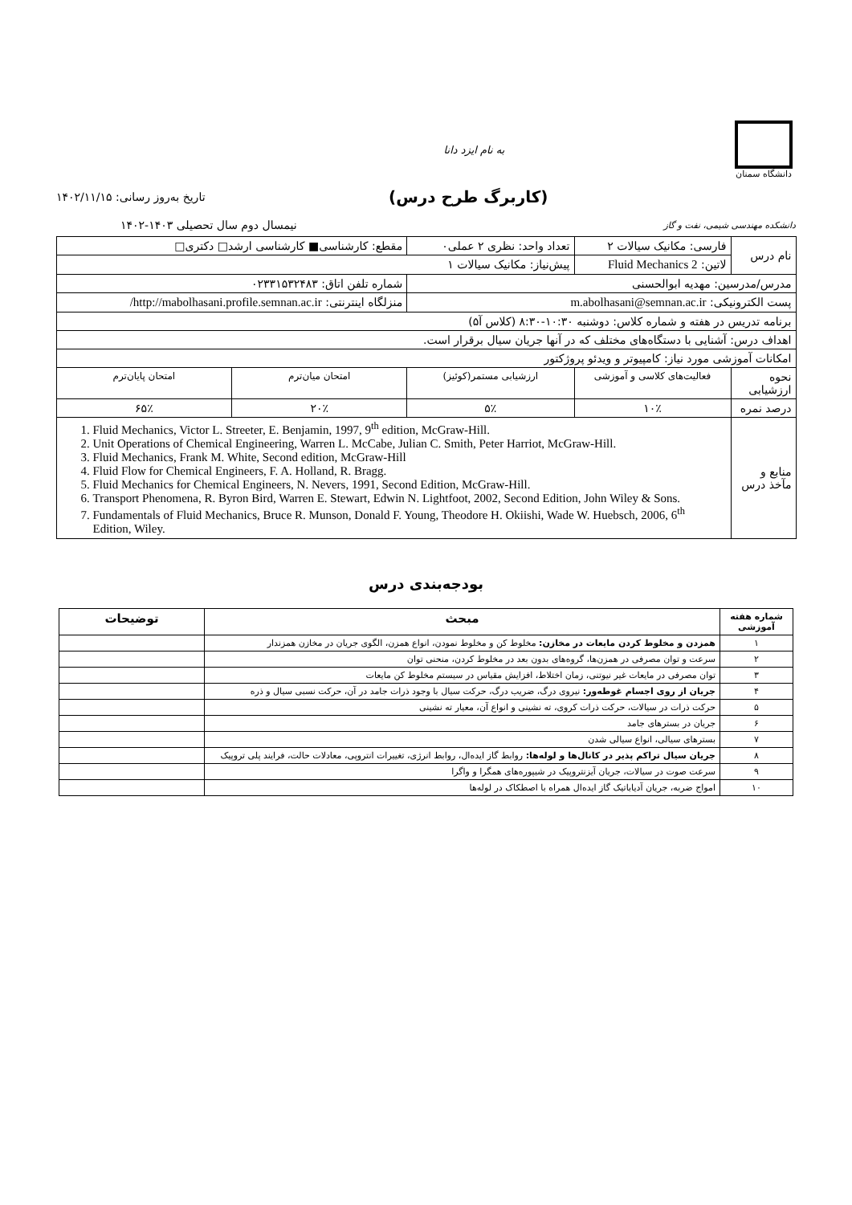دانشگاه سمنان
به نام ایزد دانا
(کاربرگ طرح درس)
تاریخ به‌روز رسانی: ۱۴۰۲/۱۱/۱۵
دانشکده مهندسی شیمی، نفت و گاز
نیمسال دوم سال تحصیلی ۱۴۰۳-۱۴۰۲
| نام درس | فارسی: مکانیک سیالات ۲ | تعداد واحد: نظری ۲ عملی۰ | مقطع: کارشناسی■ کارشناسی ارشد□ دکتری□ | |
| | لاتین: Fluid Mechanics 2 | پیش‌نیاز: مکانیک سیالات ۱ | | |
| مدرس/مدرسین: مهدیه ابوالحسنی | | | شماره تلفن اتاق: ۰۲۳۳۱۵۳۲۴۸۳ | |
| پست الکترونیکی: m.abolhasani@semnan.ac.ir | | | منزلگاه اینترنتی: http://mabolhasani.profile.semnan.ac.ir/ | |
| برنامه تدریس در هفته و شماره کلاس: دوشنبه ۱۰:۳۰-۸:۳۰ (کلاس آ۵) | | | | |
| اهداف درس: آشنایی با دستگاه‌های مختلف که در آنها جریان سیال برقرار است. | | | | |
| امکانات آموزشی مورد نیاز: کامپیوتر و ویدئو پروژکتور | | | | |
| نحوه ارزشیابی | فعالیت‌های کلاسی و آموزشی | ارزشیابی مستمر(کوئیز) | امتحان میان‌ترم | امتحان پایان‌ترم |
| درصد نمره | ۱۰٪ | ۵٪ | ۲۰٪ | ۶۵٪ |
| منابع و مآخذ درس | 1. Fluid Mechanics, Victor L. Streeter, E. Benjamin, 1997, 9<sup>th</sup> edition, McGraw-Hill. 2. Unit Operations of Chemical Engineering, Warren L. McCabe, Julian C. Smith, Peter Harriot, McGraw-Hill. 3. Fluid Mechanics, Frank M. White, Second edition, McGraw-Hill 4. Fluid Flow for Chemical Engineers, F. A. Holland, R. Bragg. 5. Fluid Mechanics for Chemical Engineers, N. Nevers, 1991, Second Edition, McGraw-Hill. 6. Transport Phenomena, R. Byron Bird, Warren E. Stewart, Edwin N. Lightfoot, 2002, Second Edition, John Wiley & Sons. 7. Fundamentals of Fluid Mechanics, Bruce R. Munson, Donald F. Young, Theodore H. Okiishi, Wade W. Huebsch, 2006, 6<sup>th</sup> Edition, Wiley. | | | |
بودجه‌بندی درس
| شماره هفته آموزشی | مبحث | توضیحات |
| --- | --- | --- |
| ۱ | همزدن و مخلوط کردن مایعات در مخازن: مخلوط کن و مخلوط نمودن، انواع همزن، الگوی جریان در مخازن همزندار | |
| ۲ | سرعت و توان مصرفی در همزن‌ها، گروه‌های بدون بعد در مخلوط کردن، منحنی توان | |
| ۳ | توان مصرفی در مایعات غیر نیوتنی، زمان اختلاط، افزایش مقیاس در سیستم مخلوط کن مایعات | |
| ۴ | جریان از روی اجسام غوطه‌ور: نیروی درگ، ضریب درگ، حرکت سیال با وجود ذرات جامد در آن، حرکت نسبی سیال و ذره | |
| ۵ | حرکت ذرات در سیالات، حرکت ذرات کروی، ته نشینی و انواع آن، معیار ته نشینی | |
| ۶ | جریان در بسترهای جامد | |
| ۷ | بسترهای سیالی، انواع سیالی شدن | |
| ۸ | جریان سیال تراکم پذیر در کانال‌ها و لوله‌ها: روابط گاز ایده‌ال، روابط انرژی، تغییرات انتروپی، معادلات حالت، فرایند پلی تروپیک | |
| ۹ | سرعت صوت در سیالات، جریان آیزنتروپیک در شیپوره‌های همگرا و واگرا | |
| ۱۰ | امواج ضربه، جریان آدیاباتیک گاز ایده‌ال همراه با اصطکاک در لوله‌ها | |